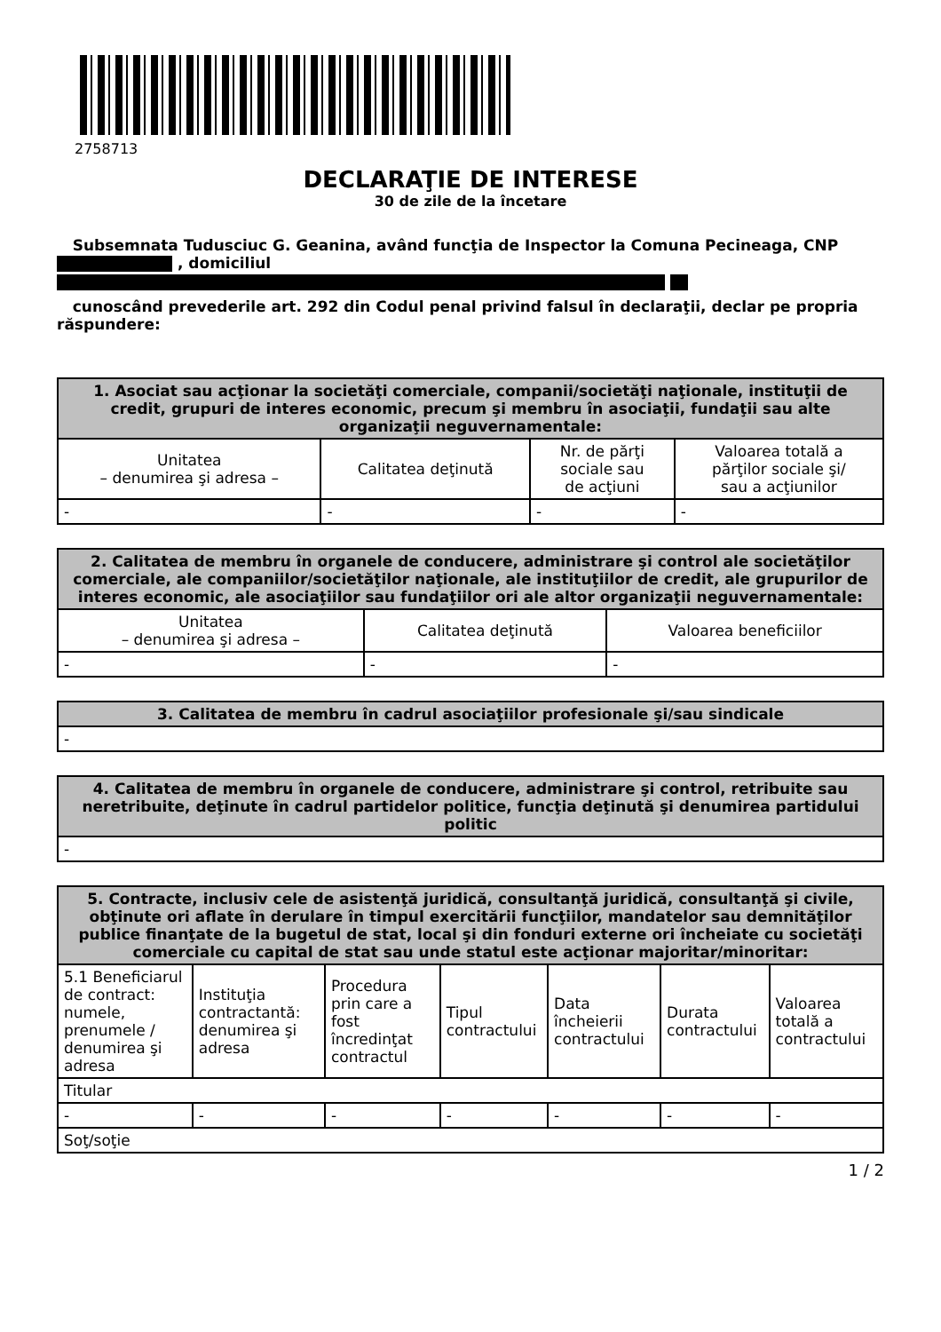2758713
DECLARAŢIE DE INTERESE
30 de zile de la încetare
Subsemnata Tudusciuc G. Geanina, având funcţia de Inspector la Comuna Pecineaga, CNP , domiciliul
cunoscând prevederile art. 292 din Codul penal privind falsul în declaraţii, declar pe propria răspundere:
| 1. Asociat sau acţionar la societăţi comerciale, companii/societăţi naţionale, instituţii de credit, grupuri de interes economic, precum şi membru în asociaţii, fundaţii sau alte organizaţii neguvernamentale: | | | |
| --- | --- | --- | --- |
| Unitatea – denumirea şi adresa – | Calitatea deţinută | Nr. de părţi sociale sau de acţiuni | Valoarea totală a părţilor sociale şi/ sau a acţiunilor |
| - | - | - | - |
| 2. Calitatea de membru în organele de conducere, administrare şi control ale societăţilor comerciale, ale companiilor/societăţilor naţionale, ale instituţiilor de credit, ale grupurilor de interes economic, ale asociaţiilor sau fundaţiilor ori ale altor organizaţii neguvernamentale: | | |
| --- | --- | --- |
| Unitatea – denumirea şi adresa – | Calitatea deţinută | Valoarea beneficiilor |
| - | - | - |
| 3. Calitatea de membru în cadrul asociaţiilor profesionale şi/sau sindicale |
| --- |
| - |
| 4. Calitatea de membru în organele de conducere, administrare şi control, retribuite sau neretribuite, deţinute în cadrul partidelor politice, funcţia deţinută şi denumirea partidului politic |
| --- |
| - |
| 5. Contracte, inclusiv cele de asistenţă juridică, consultanţă juridică, consultanţă şi civile, obţinute ori aflate în derulare în timpul exercitării funcţiilor, mandatelor sau demnităţilor publice finanţate de la bugetul de stat, local şi din fonduri externe ori încheiate cu societăţi comerciale cu capital de stat sau unde statul este acţionar majoritar/minoritar: | | | | | | |
| --- | --- | --- | --- | --- | --- | --- |
| 5.1 Beneficiarul de contract: numele, prenumele / denumirea şi adresa | Instituţia contractantă: denumirea şi adresa | Procedura prin care a fost încredinţat contractul | Tipul contractului | Data încheierii contractului | Durata contractului | Valoarea totală a contractului |
| Titular | | | | | | |
| - | - | - | - | - | - | - |
| Soţ/soţie | | | | | | |
1 / 2